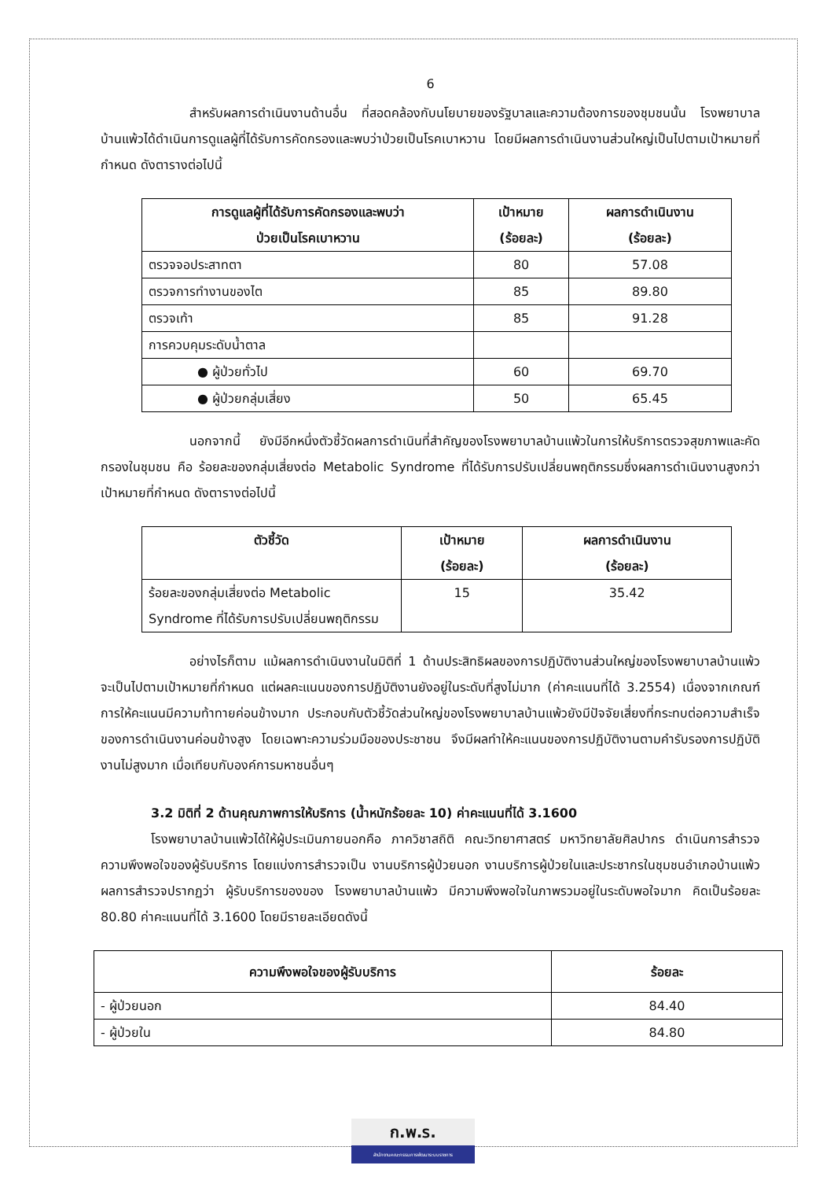6
สำหรับผลการดำเนินงานด้านอื่น ที่สอดคล้องกับนโยบายของรัฐบาลและความต้องการของชุมชนนั้น โรงพยาบาลบ้านแพ้วได้ดำเนินการดูแลผู้ที่ได้รับการคัดกรองและพบว่าป่วยเป็นโรคเบาหวาน โดยมีผลการดำเนินงานส่วนใหญ่เป็นไปตามเป้าหมายที่กำหนด ดังตารางต่อไปนี้
| การดูแลผู้ที่ได้รับการคัดกรองและพบว่า ป่วยเป็นโรคเบาหวาน | เป้าหมาย (ร้อยละ) | ผลการดำเนินงาน (ร้อยละ) |
| --- | --- | --- |
| ตรวจจอประสาทตา | 80 | 57.08 |
| ตรวจการทำงานของไต | 85 | 89.80 |
| ตรวจเท้า | 85 | 91.28 |
| การควบคุมระดับน้ำตาล | | |
| ● ผู้ป่วยทั่วไป | 60 | 69.70 |
| ● ผู้ป่วยกลุ่มเสี่ยง | 50 | 65.45 |
นอกจากนี้ ยังมีอีกหนึ่งตัวชี้วัดผลการดำเนินที่สำคัญของโรงพยาบาลบ้านแพ้วในการให้บริการตรวจสุขภาพและคัดกรองในชุมชน คือ ร้อยละของกลุ่มเสี่ยงต่อ Metabolic Syndrome ที่ได้รับการปรับเปลี่ยนพฤติกรรมซึ่งผลการดำเนินงานสูงกว่าเป้าหมายที่กำหนด ดังตารางต่อไปนี้
| ตัวชี้วัด | เป้าหมาย (ร้อยละ) | ผลการดำเนินงาน (ร้อยละ) |
| --- | --- | --- |
| ร้อยละของกลุ่มเสี่ยงต่อ Metabolic Syndrome ที่ได้รับการปรับเปลี่ยนพฤติกรรม | 15 | 35.42 |
อย่างไรก็ตาม แม้ผลการดำเนินงานในมิติที่ 1 ด้านประสิทธิผลของการปฏิบัติงานส่วนใหญ่ของโรงพยาบาลบ้านแพ้วจะเป็นไปตามเป้าหมายที่กำหนด แต่ผลคะแนนของการปฏิบัติงานยังอยู่ในระดับที่สูงไม่มาก (ค่าคะแนนที่ได้ 3.2554) เนื่องจากเกณฑ์การให้คะแนนมีความท้าทายค่อนข้างมาก ประกอบกับตัวชี้วัดส่วนใหญ่ของโรงพยาบาลบ้านแพ้วยังมีปัจจัยเสี่ยงที่กระทบต่อความสำเร็จของการดำเนินงานค่อนข้างสูง โดยเฉพาะความร่วมมือของประชาชน จึงมีผลทำให้คะแนนของการปฏิบัติงานตามคำรับรองการปฏิบัติงานไม่สูงมาก เมื่อเทียบกับองค์การมหาชนอื่นๆ
3.2 มิติที่ 2 ด้านคุณภาพการให้บริการ (น้ำหนักร้อยละ 10) ค่าคะแนนที่ได้ 3.1600
โรงพยาบาลบ้านแพ้วได้ให้ผู้ประเมินภายนอกคือ ภาควิชาสถิติ คณะวิทยาศาสตร์ มหาวิทยาลัยศิลปากร ดำเนินการสำรวจความพึงพอใจของผู้รับบริการ โดยแบ่งการสำรวจเป็น งานบริการผู้ป่วยนอก งานบริการผู้ป่วยในและประชากรในชุมชนอำเภอบ้านแพ้ว ผลการสำรวจปรากฏว่า ผู้รับบริการของของ โรงพยาบาลบ้านแพ้ว มีความพึงพอใจในภาพรวมอยู่ในระดับพอใจมาก คิดเป็นร้อยละ 80.80 ค่าคะแนนที่ได้ 3.1600 โดยมีรายละเอียดดังนี้
| ความพึงพอใจของผู้รับบริการ | ร้อยละ |
| --- | --- |
| - ผู้ป่วยนอก | 84.40 |
| - ผู้ป่วยใน | 84.80 |
ก.พ.ร.
สำนักงานคณะกรรมการพัฒนาระบบราชการ